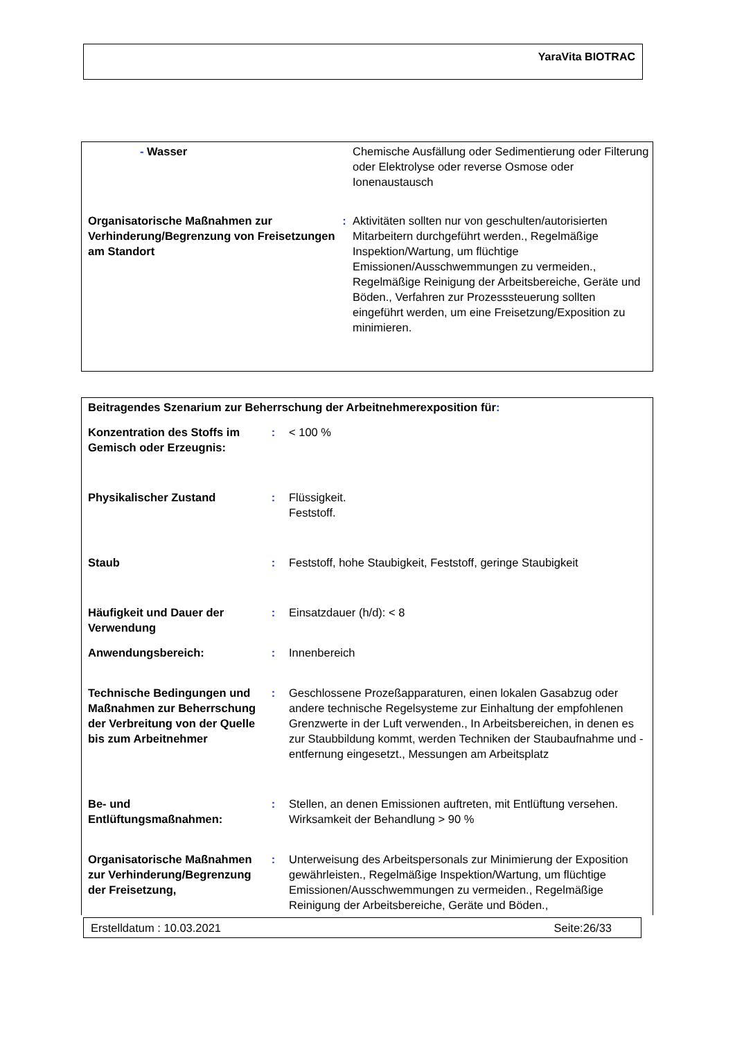YaraVita BIOTRAC
| | - Wasser | | Chemische Ausfällung oder Sedimentierung oder Filterung oder Elektrolyse oder reverse Osmose oder Ionenaustausch |
| Organisatorische Maßnahmen zur Verhinderung/Begrenzung von Freisetzungen am Standort | | : | Aktivitäten sollten nur von geschulten/autorisierten Mitarbeitern durchgeführt werden., Regelmäßige Inspektion/Wartung, um flüchtige Emissionen/Ausschwemmungen zu vermeiden., Regelmäßige Reinigung der Arbeitsbereiche, Geräte und Böden., Verfahren zur Prozesssteuerung sollten eingeführt werden, um eine Freisetzung/Exposition zu minimieren. |
| Beitragendes Szenarium zur Beherrschung der Arbeitnehmerexposition für : | | |
| Konzentration des Stoffs im Gemisch oder Erzeugnis: | : | < 100 % |
| Physikalischer Zustand | : | Flüssigkeit. Feststoff. |
| Staub | : | Feststoff, hohe Staubigkeit, Feststoff, geringe Staubigkeit |
| Häufigkeit und Dauer der Verwendung | : | Einsatzdauer (h/d): < 8 |
| Anwendungsbereich: | : | Innenbereich |
| Technische Bedingungen und Maßnahmen zur Beherrschung der Verbreitung von der Quelle bis zum Arbeitnehmer | : | Geschlossene Prozeßapparaturen, einen lokalen Gasabzug oder andere technische Regelsysteme zur Einhaltung der empfohlenen Grenzwerte in der Luft verwenden., In Arbeitsbereichen, in denen es zur Staubbildung kommt, werden Techniken der Staubaufnahme und -entfernung eingesetzt., Messungen am Arbeitsplatz |
| Be- und Entlüftungsmaßnahmen: | : | Stellen, an denen Emissionen auftreten, mit Entlüftung versehen. Wirksamkeit der Behandlung > 90 % |
| Organisatorische Maßnahmen zur Verhinderung/Begrenzung der Freisetzung, | : | Unterweisung des Arbeitspersonals zur Minimierung der Exposition gewährleisten., Regelmäßige Inspektion/Wartung, um flüchtige Emissionen/Ausschwemmungen zu vermeiden., Regelmäßige Reinigung der Arbeitsbereiche, Geräte und Böden., |
Erstelldatum : 10.03.2021 Seite:26/33